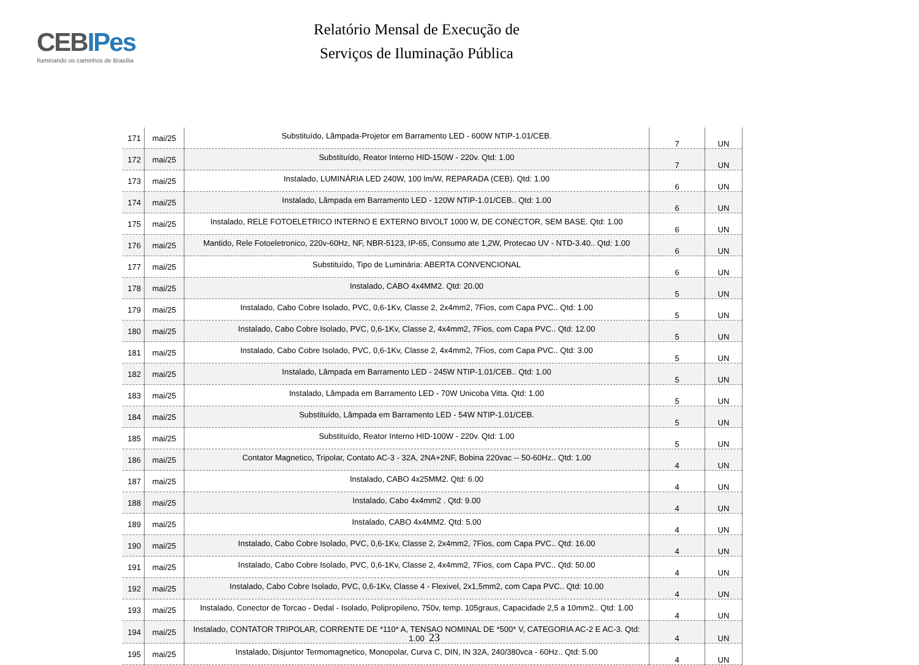CEBIPes
Iluminando os caminhos de Brasília
Relatório Mensal de Execução de
Serviços de Iluminação Pública
| 171 | mai/25 | Substituído, Lâmpada-Projetor em Barramento LED - 600W NTIP-1.01/CEB. | 7 | UN |
| 172 | mai/25 | Substituído, Reator Interno HID-150W - 220v. Qtd: 1.00 | 7 | UN |
| 173 | mai/25 | Instalado, LUMINÁRIA LED 240W, 100 lm/W, REPARADA (CEB). Qtd: 1.00 | 6 | UN |
| 174 | mai/25 | Instalado, Lâmpada em Barramento LED - 120W NTIP-1.01/CEB.. Qtd: 1.00 | 6 | UN |
| 175 | mai/25 | Instalado, RELE FOTOELETRICO INTERNO E EXTERNO BIVOLT 1000 W, DE CONECTOR, SEM BASE. Qtd: 1.00 | 6 | UN |
| 176 | mai/25 | Mantido, Rele Fotoeletronico, 220v-60Hz, NF, NBR-5123, IP-65, Consumo ate 1,2W, Protecao UV - NTD-3.40.. Qtd: 1.00 | 6 | UN |
| 177 | mai/25 | Substituído, Tipo de Luminária: ABERTA CONVENCIONAL | 6 | UN |
| 178 | mai/25 | Instalado, CABO 4x4MM2. Qtd: 20.00 | 5 | UN |
| 179 | mai/25 | Instalado, Cabo Cobre Isolado, PVC, 0,6-1Kv, Classe 2, 2x4mm2, 7Fios, com Capa PVC.. Qtd: 1.00 | 5 | UN |
| 180 | mai/25 | Instalado, Cabo Cobre Isolado, PVC, 0,6-1Kv, Classe 2, 4x4mm2, 7Fios, com Capa PVC.. Qtd: 12.00 | 5 | UN |
| 181 | mai/25 | Instalado, Cabo Cobre Isolado, PVC, 0,6-1Kv, Classe 2, 4x4mm2, 7Fios, com Capa PVC.. Qtd: 3.00 | 5 | UN |
| 182 | mai/25 | Instalado, Lâmpada em Barramento LED - 245W NTIP-1.01/CEB.. Qtd: 1.00 | 5 | UN |
| 183 | mai/25 | Instalado, Lâmpada em Barramento LED - 70W Unicoba Vitta. Qtd: 1.00 | 5 | UN |
| 184 | mai/25 | Substituído, Lâmpada em Barramento LED - 54W NTIP-1.01/CEB. | 5 | UN |
| 185 | mai/25 | Substituído, Reator Interno HID-100W - 220v. Qtd: 1.00 | 5 | UN |
| 186 | mai/25 | Contator Magnetico, Tripolar, Contato AC-3 - 32A, 2NA+2NF, Bobina 220vac -- 50-60Hz.. Qtd: 1.00 | 4 | UN |
| 187 | mai/25 | Instalado, CABO 4x25MM2. Qtd: 6.00 | 4 | UN |
| 188 | mai/25 | Instalado, Cabo 4x4mm2 . Qtd: 9.00 | 4 | UN |
| 189 | mai/25 | Instalado, CABO 4x4MM2. Qtd: 5.00 | 4 | UN |
| 190 | mai/25 | Instalado, Cabo Cobre Isolado, PVC, 0,6-1Kv, Classe 2, 2x4mm2, 7Fios, com Capa PVC.. Qtd: 16.00 | 4 | UN |
| 191 | mai/25 | Instalado, Cabo Cobre Isolado, PVC, 0,6-1Kv, Classe 2, 4x4mm2, 7Fios, com Capa PVC.. Qtd: 50.00 | 4 | UN |
| 192 | mai/25 | Instalado, Cabo Cobre Isolado, PVC, 0,6-1Kv, Classe 4 - Flexivel, 2x1,5mm2, com Capa PVC.. Qtd: 10.00 | 4 | UN |
| 193 | mai/25 | Instalado, Conector de Torcao - Dedal - Isolado, Polipropileno, 750v, temp. 105graus, Capacidade 2,5 a 10mm2.. Qtd: 1.00 | 4 | UN |
| 194 | mai/25 | Instalado, CONTATOR TRIPOLAR, CORRENTE DE *110* A, TENSAO NOMINAL DE *500* V, CATEGORIA AC-2 E AC-3. Qtd: 1.00 | 4 | UN |
| 195 | mai/25 | Instalado, Disjuntor Termomagnetico, Monopolar, Curva C, DIN, IN 32A, 240/380vca - 60Hz.. Qtd: 5.00 | 4 | UN |
23